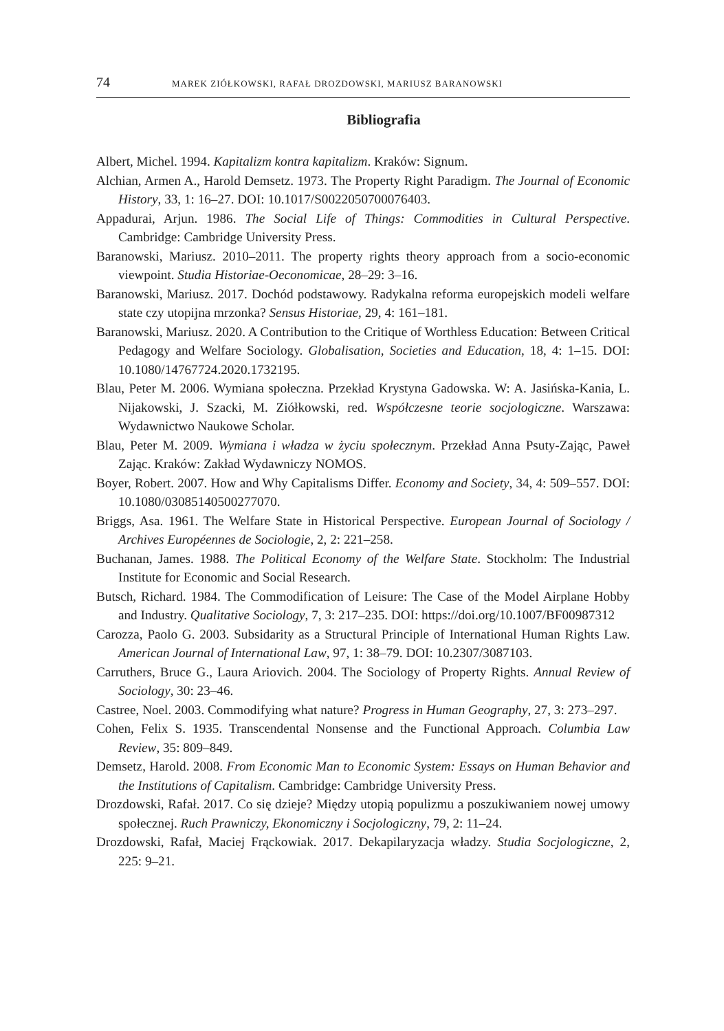74 MAREK ZIÓŁKOWSKI, RAFAŁ DROZDOWSKI, MARIUSZ BARANOWSKI
Bibliografia
Albert, Michel. 1994. Kapitalizm kontra kapitalizm. Kraków: Signum.
Alchian, Armen A., Harold Demsetz. 1973. The Property Right Paradigm. The Journal of Economic History, 33, 1: 16–27. DOI: 10.1017/S0022050700076403.
Appadurai, Arjun. 1986. The Social Life of Things: Commodities in Cultural Perspective. Cambridge: Cambridge University Press.
Baranowski, Mariusz. 2010–2011. The property rights theory approach from a socio-economic viewpoint. Studia Historiae-Oeconomicae, 28–29: 3–16.
Baranowski, Mariusz. 2017. Dochód podstawowy. Radykalna reforma europejskich modeli welfare state czy utopijna mrzonka? Sensus Historiae, 29, 4: 161–181.
Baranowski, Mariusz. 2020. A Contribution to the Critique of Worthless Education: Between Critical Pedagogy and Welfare Sociology. Globalisation, Societies and Education, 18, 4: 1–15. DOI: 10.1080/14767724.2020.1732195.
Blau, Peter M. 2006. Wymiana społeczna. Przekład Krystyna Gadowska. W: A. Jasińska-Kania, L. Nijakowski, J. Szacki, M. Ziółkowski, red. Współczesne teorie socjologiczne. Warszawa: Wydawnictwo Naukowe Scholar.
Blau, Peter M. 2009. Wymiana i władza w życiu społecznym. Przekład Anna Psuty-Zając, Paweł Zając. Kraków: Zakład Wydawniczy NOMOS.
Boyer, Robert. 2007. How and Why Capitalisms Differ. Economy and Society, 34, 4: 509–557. DOI: 10.1080/03085140500277070.
Briggs, Asa. 1961. The Welfare State in Historical Perspective. European Journal of Sociology / Archives Européennes de Sociologie, 2, 2: 221–258.
Buchanan, James. 1988. The Political Economy of the Welfare State. Stockholm: The Industrial Institute for Economic and Social Research.
Butsch, Richard. 1984. The Commodification of Leisure: The Case of the Model Airplane Hobby and Industry. Qualitative Sociology, 7, 3: 217–235. DOI: https://doi.org/10.1007/BF00987312
Carozza, Paolo G. 2003. Subsidarity as a Structural Principle of International Human Rights Law. American Journal of International Law, 97, 1: 38–79. DOI: 10.2307/3087103.
Carruthers, Bruce G., Laura Ariovich. 2004. The Sociology of Property Rights. Annual Review of Sociology, 30: 23–46.
Castree, Noel. 2003. Commodifying what nature? Progress in Human Geography, 27, 3: 273–297.
Cohen, Felix S. 1935. Transcendental Nonsense and the Functional Approach. Columbia Law Review, 35: 809–849.
Demsetz, Harold. 2008. From Economic Man to Economic System: Essays on Human Behavior and the Institutions of Capitalism. Cambridge: Cambridge University Press.
Drozdowski, Rafał. 2017. Co się dzieje? Między utopią populizmu a poszukiwaniem nowej umowy społecznej. Ruch Prawniczy, Ekonomiczny i Socjologiczny, 79, 2: 11–24.
Drozdowski, Rafał, Maciej Frąckowiak. 2017. Dekapilaryzacja władzy. Studia Socjologiczne, 2, 225: 9–21.